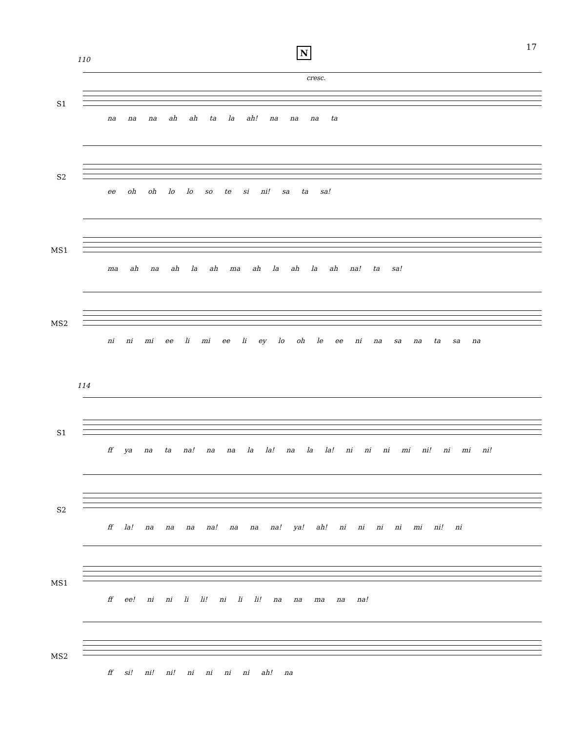17
110
N
cresc.
S1
na na na ah ah ta la ah! na na na ta
S2
ee oh oh lo lo so te si ni! sa ta sa!
MS1
ma ah na ah la ah ma ah la ah la ah na! ta sa!
MS2
ni ni mi ee li mi ee li ey lo oh le ee ni na sa na ta sa na
114
S1
ff ya na ta na! na na la la! na la la! ni ni ni mi ni! ni mi ni!
S2
ff la! na na na na! na na na! ya! ah! ni ni ni ni mi ni! ni
MS1
ff ee! ni ni li li! ni li li! na na ma na na!
MS2
ff si! ni! ni! ni ni ni ni ah! na